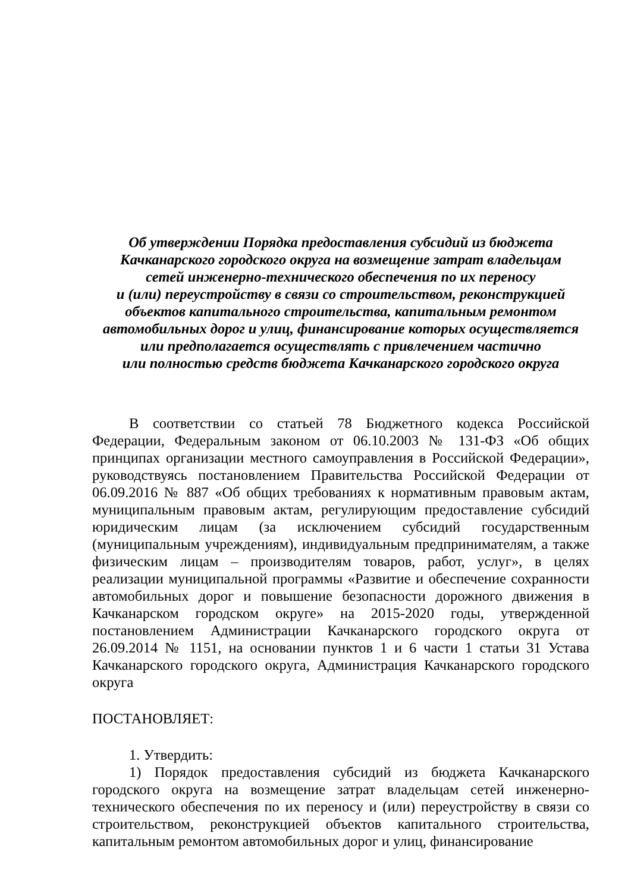Об утверждении Порядка предоставления субсидий из бюджета
Качканарского городского округа на возмещение затрат владельцам
сетей инженерно-технического обеспечения по их переносу
и (или) переустройству в связи со строительством, реконструкцией
объектов капитального строительства, капитальным ремонтом
автомобильных дорог и улиц, финансирование которых осуществляется
или предполагается осуществлять с привлечением частично
или полностью средств бюджета Качканарского городского округа
В соответствии со статьей 78 Бюджетного кодекса Российской Федерации, Федеральным законом от 06.10.2003 № 131-ФЗ «Об общих принципах организации местного самоуправления в Российской Федерации», руководствуясь постановлением Правительства Российской Федерации от 06.09.2016 № 887 «Об общих требованиях к нормативным правовым актам, муниципальным правовым актам, регулирующим предоставление субсидий юридическим лицам (за исключением субсидий государственным (муниципальным учреждениям), индивидуальным предпринимателям, а также физическим лицам – производителям товаров, работ, услуг», в целях реализации муниципальной программы «Развитие и обеспечение сохранности автомобильных дорог и повышение безопасности дорожного движения в Качканарском городском округе» на 2015-2020 годы, утвержденной постановлением Администрации Качканарского городского округа от 26.09.2014 № 1151, на основании пунктов 1 и 6 части 1 статьи 31 Устава Качканарского городского округа, Администрация Качканарского городского округа
ПОСТАНОВЛЯЕТ:
1. Утвердить:
1) Порядок предоставления субсидий из бюджета Качканарского городского округа на возмещение затрат владельцам сетей инженерно-технического обеспечения по их переносу и (или) переустройству в связи со строительством, реконструкцией объектов капитального строительства, капитальным ремонтом автомобильных дорог и улиц, финансирование